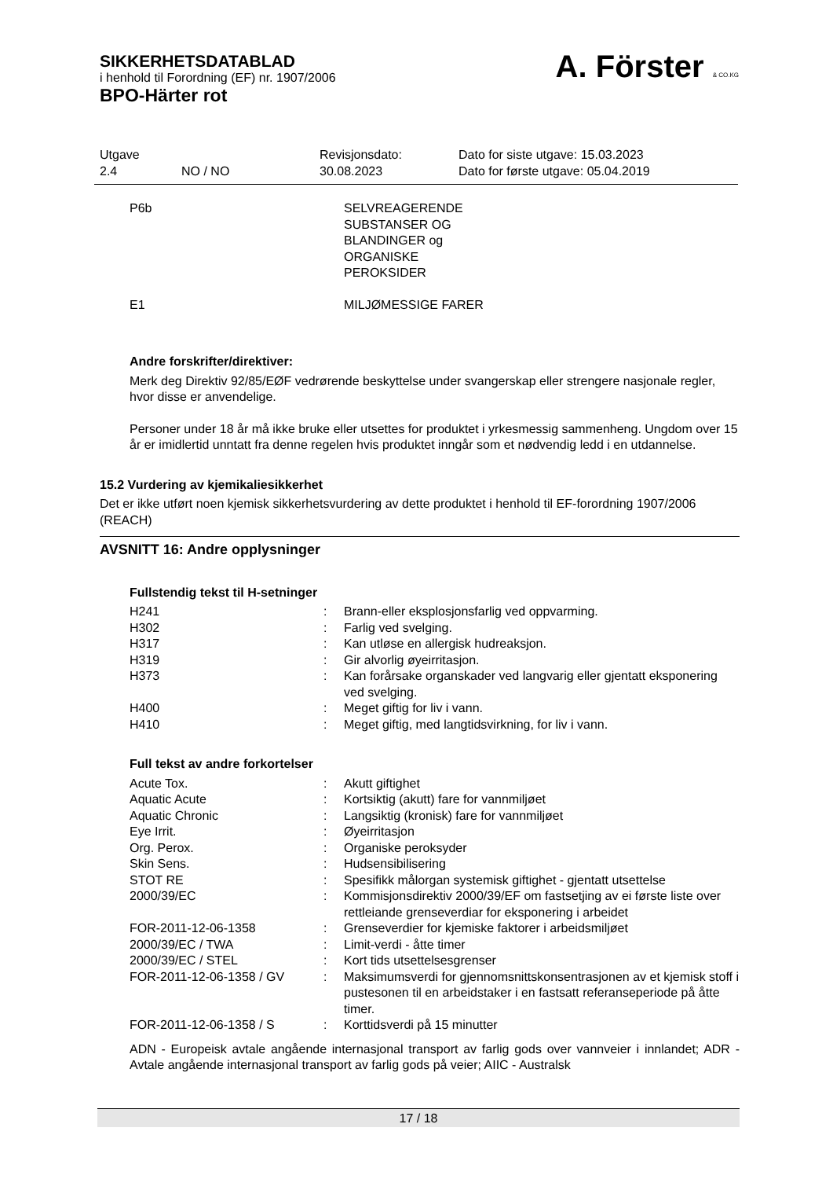SIKKERHETSDATABLAD
i henhold til Forordning (EF) nr. 1907/2006
BPO-Härter rot
A. Förster & CO.KG
| Utgave 2.4 | NO / NO | Revisjonsdato: 30.08.2023 | Dato for siste utgave: 15.03.2023 Dato for første utgave: 05.04.2019 |
| P6b | SELVREAGERENDE SUBSTANSER OG BLANDINGER og ORGANISKE PEROKSIDER |
| E1 | MILJØMESSIGE FARER |
Andre forskrifter/direktiver:
Merk deg Direktiv 92/85/EØF vedrørende beskyttelse under svangerskap eller strengere nasjonale regler, hvor disse er anvendelige.
Personer under 18 år må ikke bruke eller utsettes for produktet i yrkesmessig sammenheng. Ungdom over 15 år er imidlertid unntatt fra denne regelen hvis produktet inngår som et nødvendig ledd i en utdannelse.
15.2 Vurdering av kjemikaliesikkerhet
Det er ikke utført noen kjemisk sikkerhetsvurdering av dette produktet i henhold til EF-forordning 1907/2006 (REACH)
AVSNITT 16: Andre opplysninger
Fullstendig tekst til H-setninger
| H241 | : | Brann-eller eksplosjonsfarlig ved oppvarming. |
| H302 | : | Farlig ved svelging. |
| H317 | : | Kan utløse en allergisk hudreaksjon. |
| H319 | : | Gir alvorlig øyeirritasjon. |
| H373 | : | Kan forårsake organskader ved langvarig eller gjentatt eksponering ved svelging. |
| H400 | : | Meget giftig for liv i vann. |
| H410 | : | Meget giftig, med langtidsvirkning, for liv i vann. |
Full tekst av andre forkortelser
| Acute Tox. | : | Akutt giftighet |
| Aquatic Acute | : | Kortsiktig (akutt) fare for vannmiljøet |
| Aquatic Chronic | : | Langsiktig (kronisk) fare for vannmiljøet |
| Eye Irrit. | : | Øyeirritasjon |
| Org. Perox. | : | Organiske peroksyder |
| Skin Sens. | : | Hudsensibilisering |
| STOT RE | : | Spesifikk målorgan systemisk giftighet - gjentatt utsettelse |
| 2000/39/EC | : | Kommisjonsdirektiv 2000/39/EF om fastsetjing av ei første liste over rettleiande grenseverdiar for eksponering i arbeidet |
| FOR-2011-12-06-1358 | : | Grenseverdier for kjemiske faktorer i arbeidsmiljøet |
| 2000/39/EC / TWA | : | Limit-verdi - åtte timer |
| 2000/39/EC / STEL | : | Kort tids utsettelsesgrenser |
| FOR-2011-12-06-1358 / GV | : | Maksimumsverdi for gjennomsnittskonsentrasjonen av et kjemisk stoff i pustesonen til en arbeidstaker i en fastsatt referanseperiode på åtte timer. |
| FOR-2011-12-06-1358 / S | : | Korttidsverdi på 15 minutter |
ADN - Europeisk avtale angående internasjonal transport av farlig gods over vannveier i innlandet; ADR - Avtale angående internasjonal transport av farlig gods på veier; AIIC - Australsk
17 / 18